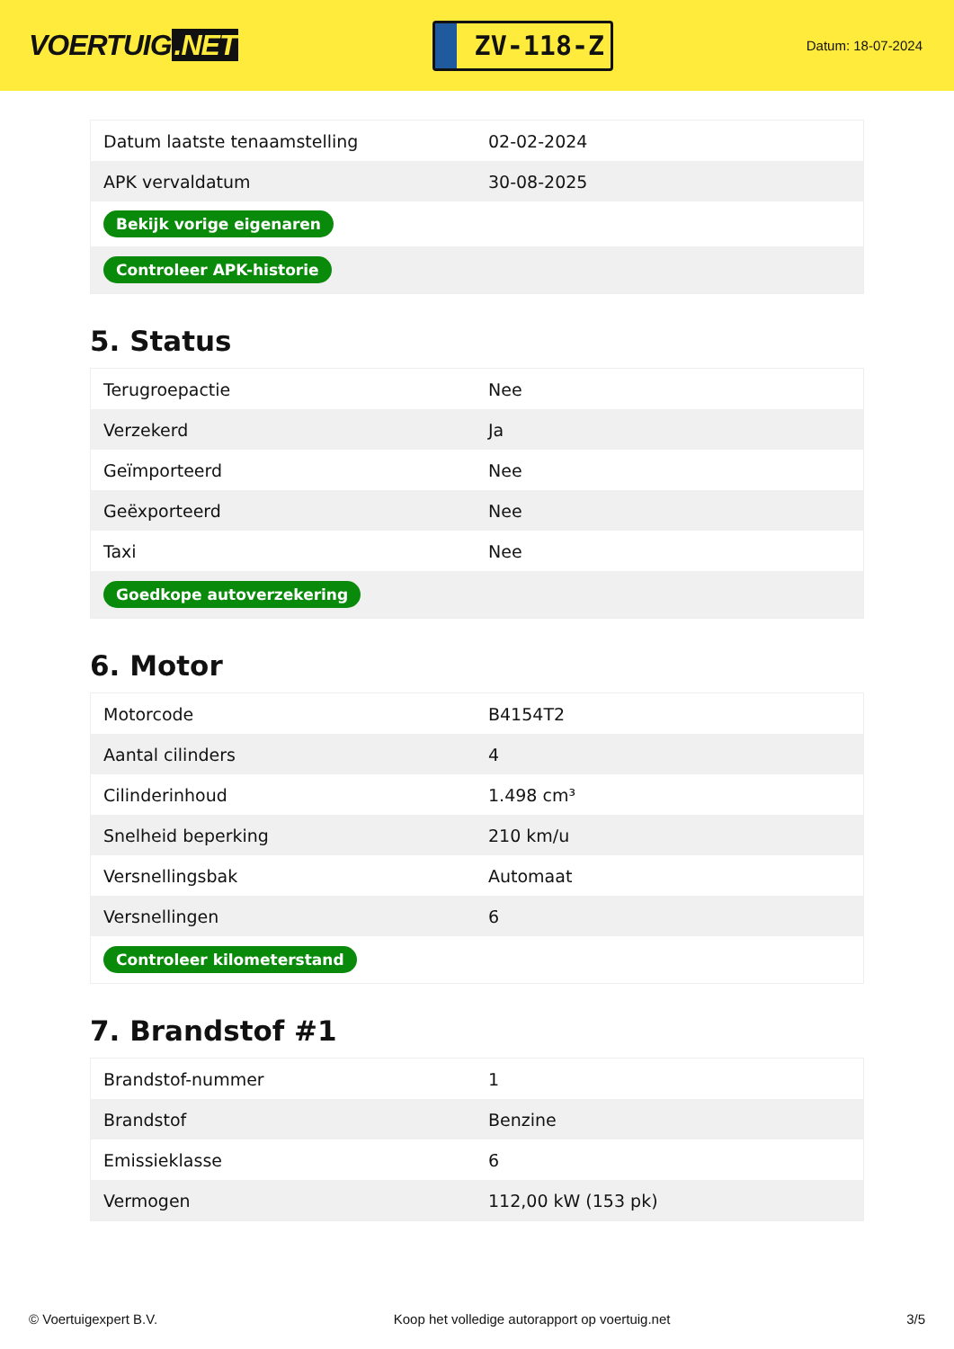VOERTUIG.NET
ZV-118-Z
Datum: 18-07-2024
| Datum laatste tenaamstelling | 02-02-2024 |
| APK vervaldatum | 30-08-2025 |
| Bekijk vorige eigenaren | |
| Controleer APK-historie | |
5. Status
| Terugroepactie | Nee |
| Verzekerd | Ja |
| Geïmporteerd | Nee |
| Geëxporteerd | Nee |
| Taxi | Nee |
| Goedkope autoverzekering | |
6. Motor
| Motorcode | B4154T2 |
| Aantal cilinders | 4 |
| Cilinderinhoud | 1.498 cm³ |
| Snelheid beperking | 210 km/u |
| Versnellingsbak | Automaat |
| Versnellingen | 6 |
| Controleer kilometerstand | |
7. Brandstof #1
| Brandstof-nummer | 1 |
| Brandstof | Benzine |
| Emissieklasse | 6 |
| Vermogen | 112,00 kW (153 pk) |
© Voertuigexpert B.V. Koop het volledige autorapport op voertuig.net 3/5